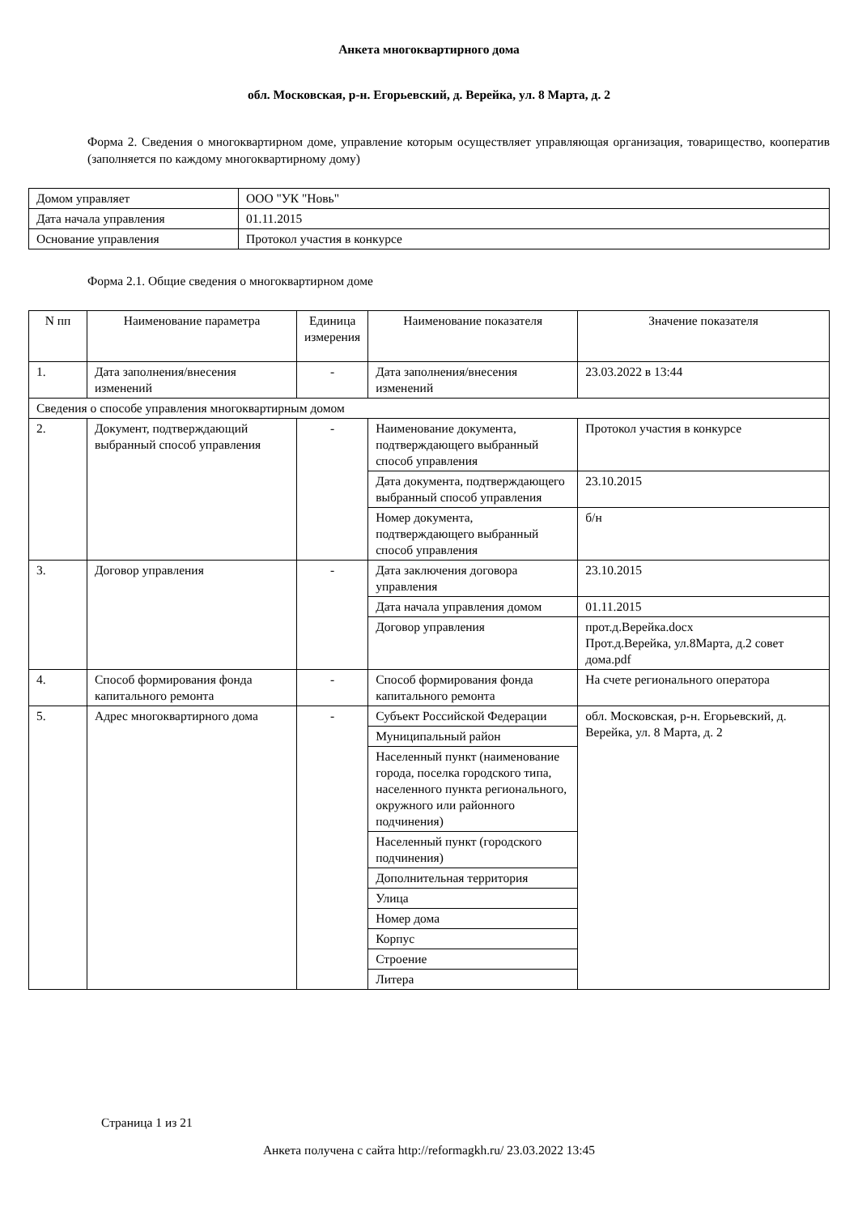Анкета многоквартирного дома
обл. Московская, р-н. Егорьевский, д. Верейка, ул. 8 Марта, д. 2
Форма 2. Сведения о многоквартирном доме, управление которым осуществляет управляющая организация, товарищество, кооператив (заполняется по каждому многоквартирному дому)
| Домом управляет | ООО "УК "Новь" |
| Дата начала управления | 01.11.2015 |
| Основание управления | Протокол участия в конкурсе |
Форма 2.1. Общие сведения о многоквартирном доме
| N пп | Наименование параметра | Единица измерения | Наименование показателя | Значение показателя |
| --- | --- | --- | --- | --- |
| 1. | Дата заполнения/внесения изменений | - | Дата заполнения/внесения изменений | 23.03.2022 в 13:44 |
| Сведения о способе управления многоквартирным домом | | | | |
| 2. | Документ, подтверждающий выбранный способ управления | - | Наименование документа, подтверждающего выбранный способ управления | Протокол участия в конкурсе |
| | | | Дата документа, подтверждающего выбранный способ управления | 23.10.2015 |
| | | | Номер документа, подтверждающего выбранный способ управления | б/н |
| 3. | Договор управления | - | Дата заключения договора управления | 23.10.2015 |
| | | | Дата начала управления домом | 01.11.2015 |
| | | | Договор управления | прот.д.Верейка.docx Прот.д.Верейка, ул.8Марта, д.2 совет дома.pdf |
| 4. | Способ формирования фонда капитального ремонта | - | Способ формирования фонда капитального ремонта | На счете регионального оператора |
| 5. | Адрес многоквартирного дома | - | Субъект Российской Федерации | обл. Московская, р-н. Егорьевский, д. Верейка, ул. 8 Марта, д. 2 |
| | | | Муниципальный район | |
| | | | Населенный пункт (наименование города, поселка городского типа, населенного пункта регионального, окружного или районного подчинения) | |
| | | | Населенный пункт (городского подчинения) | |
| | | | Дополнительная территория | |
| | | | Улица | |
| | | | Номер дома | |
| | | | Корпус | |
| | | | Строение | |
| | | | Литера | |
Страница 1 из 21
Анкета получена с сайта http://reformagkh.ru/ 23.03.2022 13:45